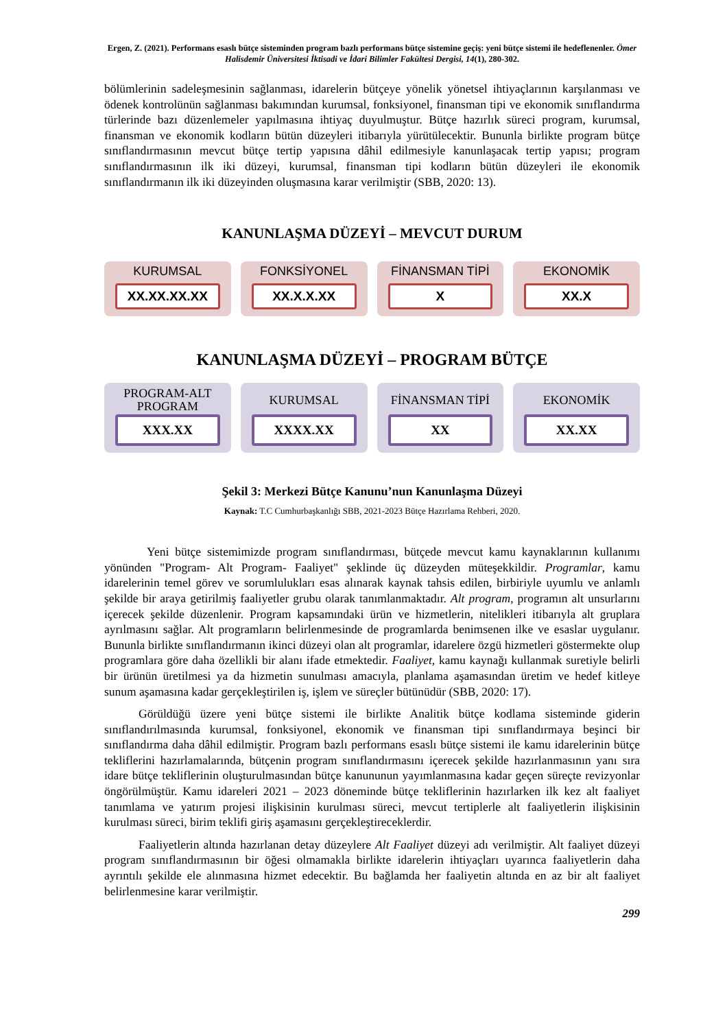Ergen, Z. (2021). Performans esaslı bütçe sisteminden program bazlı performans bütçe sistemine geçiş: yeni bütçe sistemi ile hedeflenenler. Ömer Halisdemir Üniversitesi İktisadi ve İdari Bilimler Fakültesi Dergisi, 14(1), 280-302.
bölümlerinin sadeleşmesinin sağlanması, idarelerin bütçeye yönelik yönetsel ihtiyaçlarının karşılanması ve ödenek kontrolünün sağlanması bakımından kurumsal, fonksiyonel, finansman tipi ve ekonomik sınıflandırma türlerinde bazı düzenlemeler yapılmasına ihtiyaç duyulmuştur. Bütçe hazırlık süreci program, kurumsal, finansman ve ekonomik kodların bütün düzeyleri itibarıyla yürütülecektir. Bununla birlikte program bütçe sınıflandırmasının mevcut bütçe tertip yapısına dâhil edilmesiyle kanunlaşacak tertip yapısı; program sınıflandırmasının ilk iki düzeyi, kurumsal, finansman tipi kodların bütün düzeyleri ile ekonomik sınıflandırmanın ilk iki düzeyinden oluşmasına karar verilmiştir (SBB, 2020: 13).
KANUNLAŞMA DÜZEYİ – MEVCUT DURUM
KURUMSAL
XX.XX.XX.XX
FONKSİYONEL
XX.X.X.XX
FİNANSMAN TİPİ
X
EKONOMİK
XX.X
KANUNLAŞMA DÜZEYİ – PROGRAM BÜTÇE
PROGRAM-ALT PROGRAM
XXX.XX
KURUMSAL
XXXX.XX
FİNANSMAN TİPİ
XX
EKONOMİK
XX.XX
Şekil 3: Merkezi Bütçe Kanunu’nun Kanunlaşma Düzeyi
Kaynak: T.C Cumhurbaşkanlığı SBB, 2021-2023 Bütçe Hazırlama Rehberi, 2020.
Yeni bütçe sistemimizde program sınıflandırması, bütçede mevcut kamu kaynaklarının kullanımı yönünden "Program- Alt Program- Faaliyet" şeklinde üç düzeyden müteşekkildir. Programlar, kamu idarelerinin temel görev ve sorumlulukları esas alınarak kaynak tahsis edilen, birbiriyle uyumlu ve anlamlı şekilde bir araya getirilmiş faaliyetler grubu olarak tanımlanmaktadır. Alt program, programın alt unsurlarını içerecek şekilde düzenlenir. Program kapsamındaki ürün ve hizmetlerin, nitelikleri itibarıyla alt gruplara ayrılmasını sağlar. Alt programların belirlenmesinde de programlarda benimsenen ilke ve esaslar uygulanır. Bununla birlikte sınıflandırmanın ikinci düzeyi olan alt programlar, idarelere özgü hizmetleri göstermekte olup programlara göre daha özellikli bir alanı ifade etmektedir. Faaliyet, kamu kaynağı kullanmak suretiyle belirli bir ürünün üretilmesi ya da hizmetin sunulması amacıyla, planlama aşamasından üretim ve hedef kitleye sunum aşamasına kadar gerçekleştirilen iş, işlem ve süreçler bütünüdür (SBB, 2020: 17).
Görüldüğü üzere yeni bütçe sistemi ile birlikte Analitik bütçe kodlama sisteminde giderin sınıflandırılmasında kurumsal, fonksiyonel, ekonomik ve finansman tipi sınıflandırmaya beşinci bir sınıflandırma daha dâhil edilmiştir. Program bazlı performans esaslı bütçe sistemi ile kamu idarelerinin bütçe tekliflerini hazırlamalarında, bütçenin program sınıflandırmasını içerecek şekilde hazırlanmasının yanı sıra idare bütçe tekliflerinin oluşturulmasından bütçe kanununun yayımlanmasına kadar geçen süreçte revizyonlar öngörülmüştür. Kamu idareleri 2021 – 2023 döneminde bütçe tekliflerinin hazırlarken ilk kez alt faaliyet tanımlama ve yatırım projesi ilişkisinin kurulması süreci, mevcut tertiplerle alt faaliyetlerin ilişkisinin kurulması süreci, birim teklifi giriş aşamasını gerçekleştireceklerdir.
Faaliyetlerin altında hazırlanan detay düzeylere Alt Faaliyet düzeyi adı verilmiştir. Alt faaliyet düzeyi program sınıflandırmasının bir öğesi olmamakla birlikte idarelerin ihtiyaçları uyarınca faaliyetlerin daha ayrıntılı şekilde ele alınmasına hizmet edecektir. Bu bağlamda her faaliyetin altında en az bir alt faaliyet belirlenmesine karar verilmiştir.
299